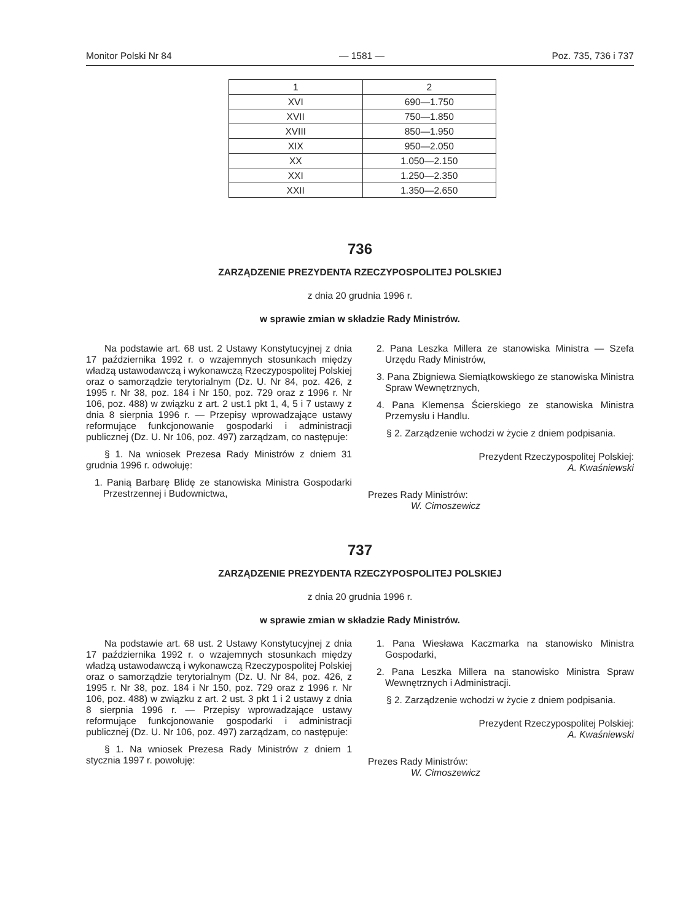Monitor Polski Nr 84 — 1581 — Poz. 735, 736 i 737
| 1 | 2 |
| XVI | 690—1.750 |
| XVII | 750—1.850 |
| XVIII | 850—1.950 |
| XIX | 950—2.050 |
| XX | 1.050—2.150 |
| XXI | 1.250—2.350 |
| XXII | 1.350—2.650 |
736
ZARZĄDZENIE PREZYDENTA RZECZYPOSPOLITEJ POLSKIEJ
z dnia 20 grudnia 1996 r.
w sprawie zmian w składzie Rady Ministrów.
Na podstawie art. 68 ust. 2 Ustawy Konstytucyjnej z dnia 17 października 1992 r. o wzajemnych stosunkach między władzą ustawodawczą i wykonawczą Rzeczypospolitej Polskiej oraz o samorządzie terytorialnym (Dz. U. Nr 84, poz. 426, z 1995 r. Nr 38, poz. 184 i Nr 150, poz. 729 oraz z 1996 r. Nr 106, poz. 488) w związku z art. 2 ust.1 pkt 1, 4, 5 i 7 ustawy z dnia 8 sierpnia 1996 r. — Przepisy wprowadzające ustawy reformujące funkcjonowanie gospodarki i administracji publicznej (Dz. U. Nr 106, poz. 497) zarządzam, co następuje:
§ 1. Na wniosek Prezesa Rady Ministrów z dniem 31 grudnia 1996 r. odwołuję:
1. Panią Barbarę Blidę ze stanowiska Ministra Gospodarki Przestrzennej i Budownictwa,
2. Pana Leszka Millera ze stanowiska Ministra — Szefa Urzędu Rady Ministrów,
3. Pana Zbigniewa Siemiątkowskiego ze stanowiska Ministra Spraw Wewnętrznych,
4. Pana Klemensa Ścierskiego ze stanowiska Ministra Przemysłu i Handlu.
§ 2. Zarządzenie wchodzi w życie z dniem podpisania.
Prezydent Rzeczypospolitej Polskiej:
A. Kwaśniewski
Prezes Rady Ministrów:
W. Cimoszewicz
737
ZARZĄDZENIE PREZYDENTA RZECZYPOSPOLITEJ POLSKIEJ
z dnia 20 grudnia 1996 r.
w sprawie zmian w składzie Rady Ministrów.
Na podstawie art. 68 ust. 2 Ustawy Konstytucyjnej z dnia 17 października 1992 r. o wzajemnych stosunkach między władzą ustawodawczą i wykonawczą Rzeczypospolitej Polskiej oraz o samorządzie terytorialnym (Dz. U. Nr 84, poz. 426, z 1995 r. Nr 38, poz. 184 i Nr 150, poz. 729 oraz z 1996 r. Nr 106, poz. 488) w związku z art. 2 ust. 3 pkt 1 i 2 ustawy z dnia 8 sierpnia 1996 r. — Przepisy wprowadzające ustawy reformujące funkcjonowanie gospodarki i administracji publicznej (Dz. U. Nr 106, poz. 497) zarządzam, co następuje:
§ 1. Na wniosek Prezesa Rady Ministrów z dniem 1 stycznia 1997 r. powołuję:
1. Pana Wiesława Kaczmarka na stanowisko Ministra Gospodarki,
2. Pana Leszka Millera na stanowisko Ministra Spraw Wewnętrznych i Administracji.
§ 2. Zarządzenie wchodzi w życie z dniem podpisania.
Prezydent Rzeczypospolitej Polskiej:
A. Kwaśniewski
Prezes Rady Ministrów:
W. Cimoszewicz